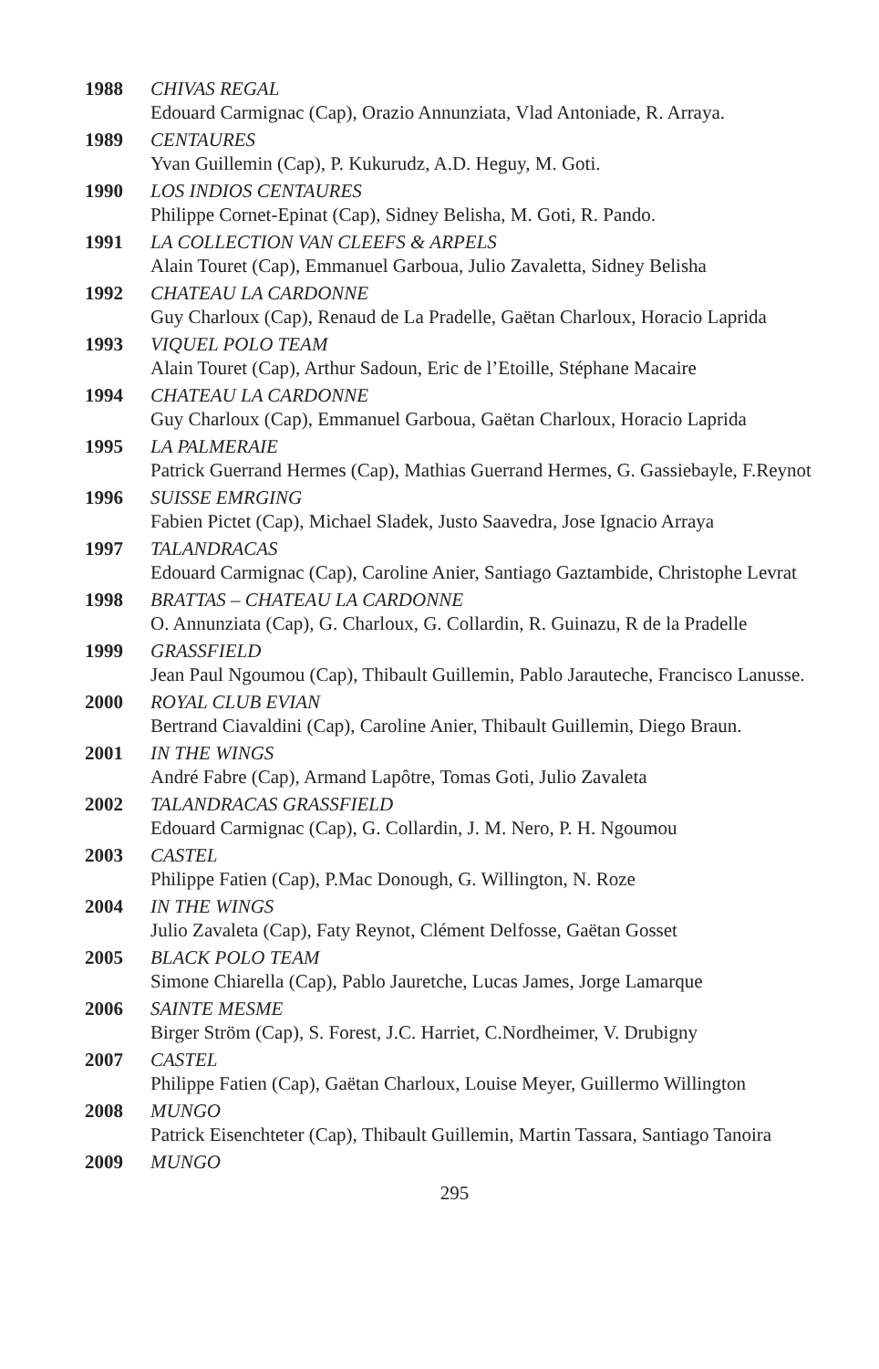1988 CHIVAS REGAL
Edouard Carmignac (Cap), Orazio Annunziata, Vlad Antoniade, R. Arraya.
1989 CENTAURES
Yvan Guillemin (Cap), P. Kukurudz, A.D. Heguy, M. Goti.
1990 LOS INDIOS CENTAURES
Philippe Cornet-Epinat (Cap), Sidney Belisha, M. Goti, R. Pando.
1991 LA COLLECTION VAN CLEEFS & ARPELS
Alain Touret (Cap), Emmanuel Garboua, Julio Zavaletta, Sidney Belisha
1992 CHATEAU LA CARDONNE
Guy Charloux (Cap), Renaud de La Pradelle, Gaëtan Charloux, Horacio Laprida
1993 VIQUEL POLO TEAM
Alain Touret (Cap), Arthur Sadoun, Eric de l’Etoille, Stéphane Macaire
1994 CHATEAU LA CARDONNE
Guy Charloux (Cap), Emmanuel Garboua, Gaëtan Charloux, Horacio Laprida
1995 LA PALMERAIE
Patrick Guerrand Hermes (Cap), Mathias Guerrand Hermes, G. Gassiebayle, F.Reynot
1996 SUISSE EMRGING
Fabien Pictet (Cap), Michael Sladek, Justo Saavedra, Jose Ignacio Arraya
1997 TALANDRACAS
Edouard Carmignac (Cap), Caroline Anier, Santiago Gaztambide, Christophe Levrat
1998 BRATTAS – CHATEAU LA CARDONNE
O. Annunziata (Cap), G. Charloux, G. Collardin, R. Guinazu, R de la Pradelle
1999 GRASSFIELD
Jean Paul Ngoumou (Cap), Thibault Guillemin, Pablo Jarauteche, Francisco Lanusse.
2000 ROYAL CLUB EVIAN
Bertrand Ciavaldini (Cap), Caroline Anier, Thibault Guillemin, Diego Braun.
2001 IN THE WINGS
André Fabre (Cap), Armand Lapôtre, Tomas Goti, Julio Zavaleta
2002 TALANDRACAS GRASSFIELD
Edouard Carmignac (Cap), G. Collardin, J. M. Nero, P. H. Ngoumou
2003 CASTEL
Philippe Fatien (Cap), P.Mac Donough, G. Willington, N. Roze
2004 IN THE WINGS
Julio Zavaleta (Cap), Faty Reynot, Clément Delfosse, Gaëtan Gosset
2005 BLACK POLO TEAM
Simone Chiarella (Cap), Pablo Jauretche, Lucas James, Jorge Lamarque
2006 SAINTE MESME
Birger Ström (Cap), S. Forest, J.C. Harriet, C.Nordheimer, V. Drubigny
2007 CASTEL
Philippe Fatien (Cap), Gaëtan Charloux, Louise Meyer, Guillermo Willington
2008 MUNGO
Patrick Eisenchteter (Cap), Thibault Guillemin, Martin Tassara, Santiago Tanoira
2009 MUNGO
295